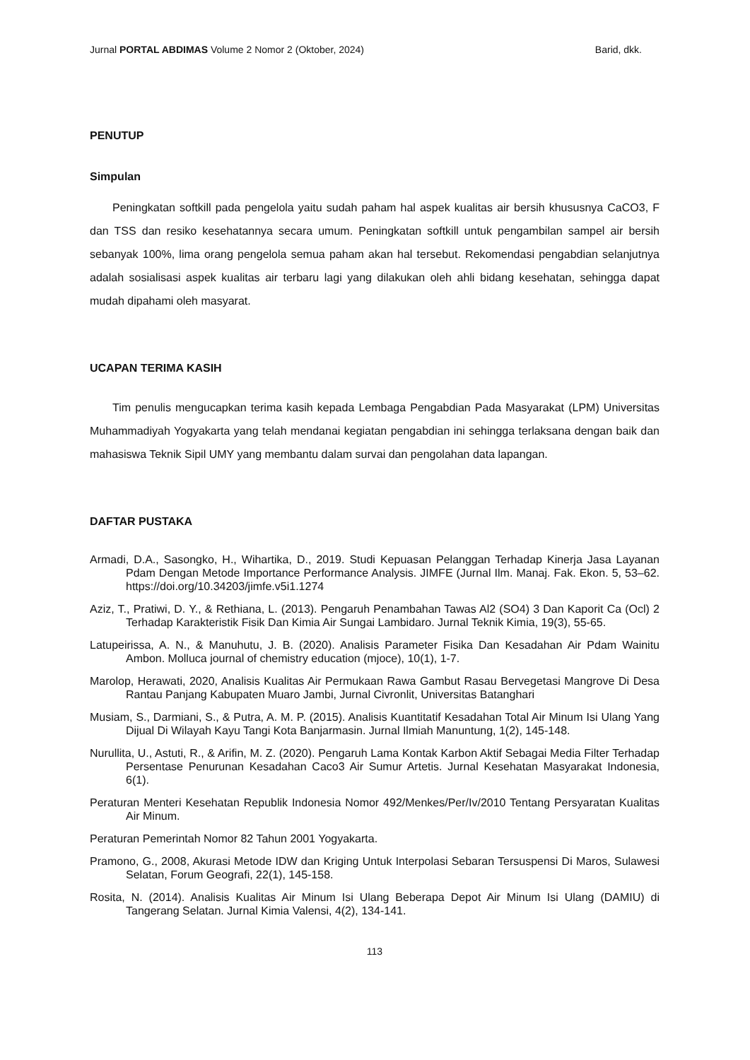Jurnal PORTAL ABDIMAS Volume 2 Nomor 2 (Oktober, 2024) Barid, dkk.
PENUTUP
Simpulan
Peningkatan softkill pada pengelola yaitu sudah paham hal aspek kualitas air bersih khususnya CaCO3, F dan TSS dan resiko kesehatannya secara umum. Peningkatan softkill untuk pengambilan sampel air bersih sebanyak 100%, lima orang pengelola semua paham akan hal tersebut. Rekomendasi pengabdian selanjutnya adalah sosialisasi aspek kualitas air terbaru lagi yang dilakukan oleh ahli bidang kesehatan, sehingga dapat mudah dipahami oleh masyarat.
UCAPAN TERIMA KASIH
Tim penulis mengucapkan terima kasih kepada Lembaga Pengabdian Pada Masyarakat (LPM) Universitas Muhammadiyah Yogyakarta yang telah mendanai kegiatan pengabdian ini sehingga terlaksana dengan baik dan mahasiswa Teknik Sipil UMY yang membantu dalam survai dan pengolahan data lapangan.
DAFTAR PUSTAKA
Armadi, D.A., Sasongko, H., Wihartika, D., 2019. Studi Kepuasan Pelanggan Terhadap Kinerja Jasa Layanan Pdam Dengan Metode Importance Performance Analysis. JIMFE (Jurnal Ilm. Manaj. Fak. Ekon. 5, 53–62. https://doi.org/10.34203/jimfe.v5i1.1274
Aziz, T., Pratiwi, D. Y., & Rethiana, L. (2013). Pengaruh Penambahan Tawas Al2 (SO4) 3 Dan Kaporit Ca (Ocl) 2 Terhadap Karakteristik Fisik Dan Kimia Air Sungai Lambidaro. Jurnal Teknik Kimia, 19(3), 55-65.
Latupeirissa, A. N., & Manuhutu, J. B. (2020). Analisis Parameter Fisika Dan Kesadahan Air Pdam Wainitu Ambon. Molluca journal of chemistry education (mjoce), 10(1), 1-7.
Marolop, Herawati, 2020, Analisis Kualitas Air Permukaan Rawa Gambut Rasau Bervegetasi Mangrove Di Desa Rantau Panjang Kabupaten Muaro Jambi, Jurnal Civronlit, Universitas Batanghari
Musiam, S., Darmiani, S., & Putra, A. M. P. (2015). Analisis Kuantitatif Kesadahan Total Air Minum Isi Ulang Yang Dijual Di Wilayah Kayu Tangi Kota Banjarmasin. Jurnal Ilmiah Manuntung, 1(2), 145-148.
Nurullita, U., Astuti, R., & Arifin, M. Z. (2020). Pengaruh Lama Kontak Karbon Aktif Sebagai Media Filter Terhadap Persentase Penurunan Kesadahan Caco3 Air Sumur Artetis. Jurnal Kesehatan Masyarakat Indonesia, 6(1).
Peraturan Menteri Kesehatan Republik Indonesia Nomor 492/Menkes/Per/Iv/2010 Tentang Persyaratan Kualitas Air Minum.
Peraturan Pemerintah Nomor 82 Tahun 2001 Yogyakarta.
Pramono, G., 2008, Akurasi Metode IDW dan Kriging Untuk Interpolasi Sebaran Tersuspensi Di Maros, Sulawesi Selatan, Forum Geografi, 22(1), 145-158.
Rosita, N. (2014). Analisis Kualitas Air Minum Isi Ulang Beberapa Depot Air Minum Isi Ulang (DAMIU) di Tangerang Selatan. Jurnal Kimia Valensi, 4(2), 134-141.
113